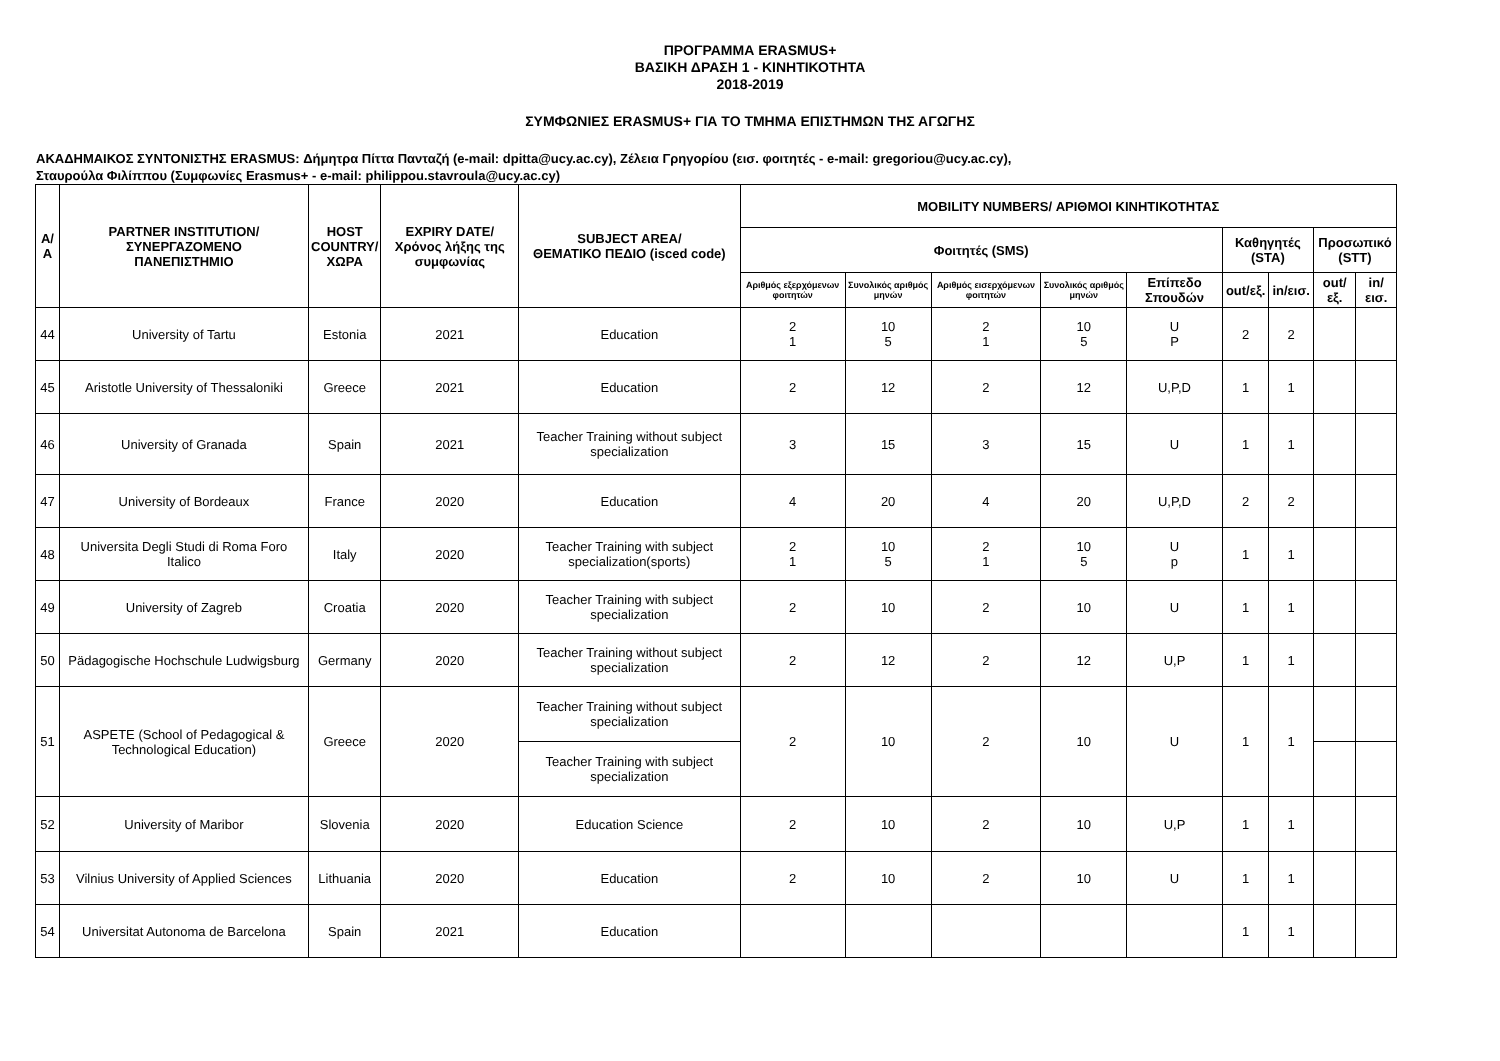ΠΡΟΓΡΑΜΜΑ ERASMUS+
ΒΑΣΙΚΗ ΔΡΑΣΗ 1 - ΚΙΝΗΤΙΚΟΤΗΤΑ
2018-2019
ΣΥΜΦΩΝΙΕΣ ERASMUS+ ΓΙΑ ΤΟ ΤΜΗΜΑ ΕΠΙΣΤΗΜΩΝ ΤΗΣ ΑΓΩΓΗΣ
ΑΚΑΔΗΜΑΙΚΟΣ ΣΥΝΤΟΝΙΣΤΗΣ ERASMUS: Δήμητρα Πίττα Πανταζή (e-mail: dpitta@ucy.ac.cy), Ζέλεια Γρηγορίου (εισ. φοιτητές - e-mail: gregoriou@ucy.ac.cy),
Σταυρούλα Φιλίππου (Συμφωνίες Erasmus+ - e-mail: philippou.stavroula@ucy.ac.cy)
| Α/Α | PARTNER INSTITUTION/ ΣΥΝΕΡΓΑΖΟΜΕΝΟ ΠΑΝΕΠΙΣΤΗΜΙΟ | HOST COUNTRY/ ΧΩΡΑ | EXPIRY DATE/ Χρόνος λήξης της συμφωνίας | SUBJECT AREA/ ΘΕΜΑΤΙΚΟ ΠΕΔΙΟ (isced code) | MOBILITY NUMBERS/ ΑΡΙΘΜΟΙ ΚΙΝΗΤΙΚΟΤΗΤΑΣ | | | | | | | | |
| --- | --- | --- | --- | --- | --- | --- | --- | --- | --- | --- | --- | --- | --- |
| | | | | | Φοιτητές (SMS) | | | | | Καθηγητές (STA) | | Προσωπικό (STT) | |
| | | | | | Αριθμός εξερχόμενων φοιτητών | Συνολικός αριθμός μηνών | Αριθμός εισερχόμενων φοιτητών | Συνολικός αριθμός μηνών | Επίπεδο Σπουδών | out/εξ. | in/εισ. | out/εξ. | in/εισ. |
| 44 | University of Tartu | Estonia | 2021 | Education | 2 1 | 10 5 | 2 1 | 10 5 | U P | 2 | 2 | | |
| 45 | Aristotle University of Thessaloniki | Greece | 2021 | Education | 2 | 12 | 2 | 12 | U,P,D | 1 | 1 | | |
| 46 | University of Granada | Spain | 2021 | Teacher Training without subject specialization | 3 | 15 | 3 | 15 | U | 1 | 1 | | |
| 47 | University of Bordeaux | France | 2020 | Education | 4 | 20 | 4 | 20 | U,P,D | 2 | 2 | | |
| 48 | Universita Degli Studi di Roma Foro Italico | Italy | 2020 | Teacher Training with subject specialization(sports) | 2 1 | 10 5 | 2 1 | 10 5 | U p | 1 | 1 | | |
| 49 | University of Zagreb | Croatia | 2020 | Teacher Training with subject specialization | 2 | 10 | 2 | 10 | U | 1 | 1 | | |
| 50 | Pädagogische Hochschule Ludwigsburg | Germany | 2020 | Teacher Training without subject specialization | 2 | 12 | 2 | 12 | U,P | 1 | 1 | | |
| 51 | ASPETE (School of Pedagogical & Technological Education) | Greece | 2020 | Teacher Training without subject specialization | 2 | 10 | 2 | 10 | U | 1 | 1 | | |
| | | | | Teacher Training with subject specialization | | | | | | | | | |
| 52 | University of Maribor | Slovenia | 2020 | Education Science | 2 | 10 | 2 | 10 | U,P | 1 | 1 | | |
| 53 | Vilnius University of Applied Sciences | Lithuania | 2020 | Education | 2 | 10 | 2 | 10 | U | 1 | 1 | | |
| 54 | Universitat Autonoma de Barcelona | Spain | 2021 | Education | | | | | | 1 | 1 | | |